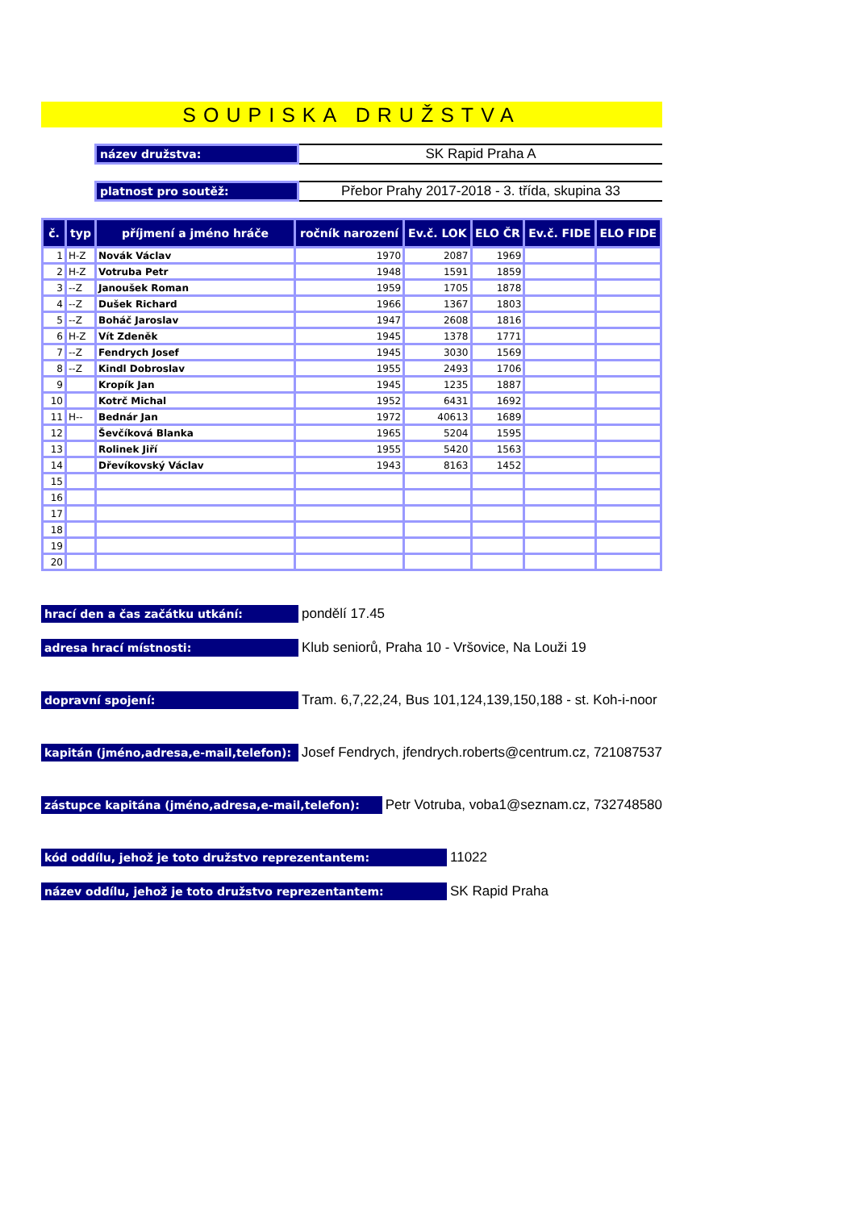SOUPISKA DRUŽSTVA
název družstva:
SK Rapid Praha A
platnost pro soutěž:
Přebor Prahy 2017-2018 - 3. třída, skupina 33
| č. | typ | příjmení a jméno hráče | ročník narození | Ev.č. LOK | ELO ČR | Ev.č. FIDE | ELO FIDE |
| --- | --- | --- | --- | --- | --- | --- | --- |
| 1 | H-Z | Novák Václav | 1970 | 2087 | 1969 | | |
| 2 | H-Z | Votruba Petr | 1948 | 1591 | 1859 | | |
| 3 | --Z | Janoušek Roman | 1959 | 1705 | 1878 | | |
| 4 | --Z | Dušek Richard | 1966 | 1367 | 1803 | | |
| 5 | --Z | Boháč Jaroslav | 1947 | 2608 | 1816 | | |
| 6 | H-Z | Vít Zdeněk | 1945 | 1378 | 1771 | | |
| 7 | --Z | Fendrych Josef | 1945 | 3030 | 1569 | | |
| 8 | --Z | Kindl Dobroslav | 1955 | 2493 | 1706 | | |
| 9 | | Kropík Jan | 1945 | 1235 | 1887 | | |
| 10 | | Kotrč Michal | 1952 | 6431 | 1692 | | |
| 11 | H-- | Bednár Jan | 1972 | 40613 | 1689 | | |
| 12 | | Ševčíková Blanka | 1965 | 5204 | 1595 | | |
| 13 | | Rolinek Jiří | 1955 | 5420 | 1563 | | |
| 14 | | Dřevíkovský Václav | 1943 | 8163 | 1452 | | |
| 15 | | | | | | | |
| 16 | | | | | | | |
| 17 | | | | | | | |
| 18 | | | | | | | |
| 19 | | | | | | | |
| 20 | | | | | | | |
hrací den a čas začátku utkání:
pondělí 17.45
adresa hrací místnosti:
Klub seniorů, Praha 10 - Vršovice, Na Louži 19
dopravní spojení:
Tram. 6,7,22,24, Bus 101,124,139,150,188 - st. Koh-i-noor
kapitán (jméno,adresa,e-mail,telefon):
Josef Fendrych, jfendrych.roberts@centrum.cz, 721087537
zástupce kapitána (jméno,adresa,e-mail,telefon):
Petr Votruba, voba1@seznam.cz, 732748580
kód oddílu, jehož je toto družstvo reprezentantem:
11022
název oddílu, jehož je toto družstvo reprezentantem:
SK Rapid Praha